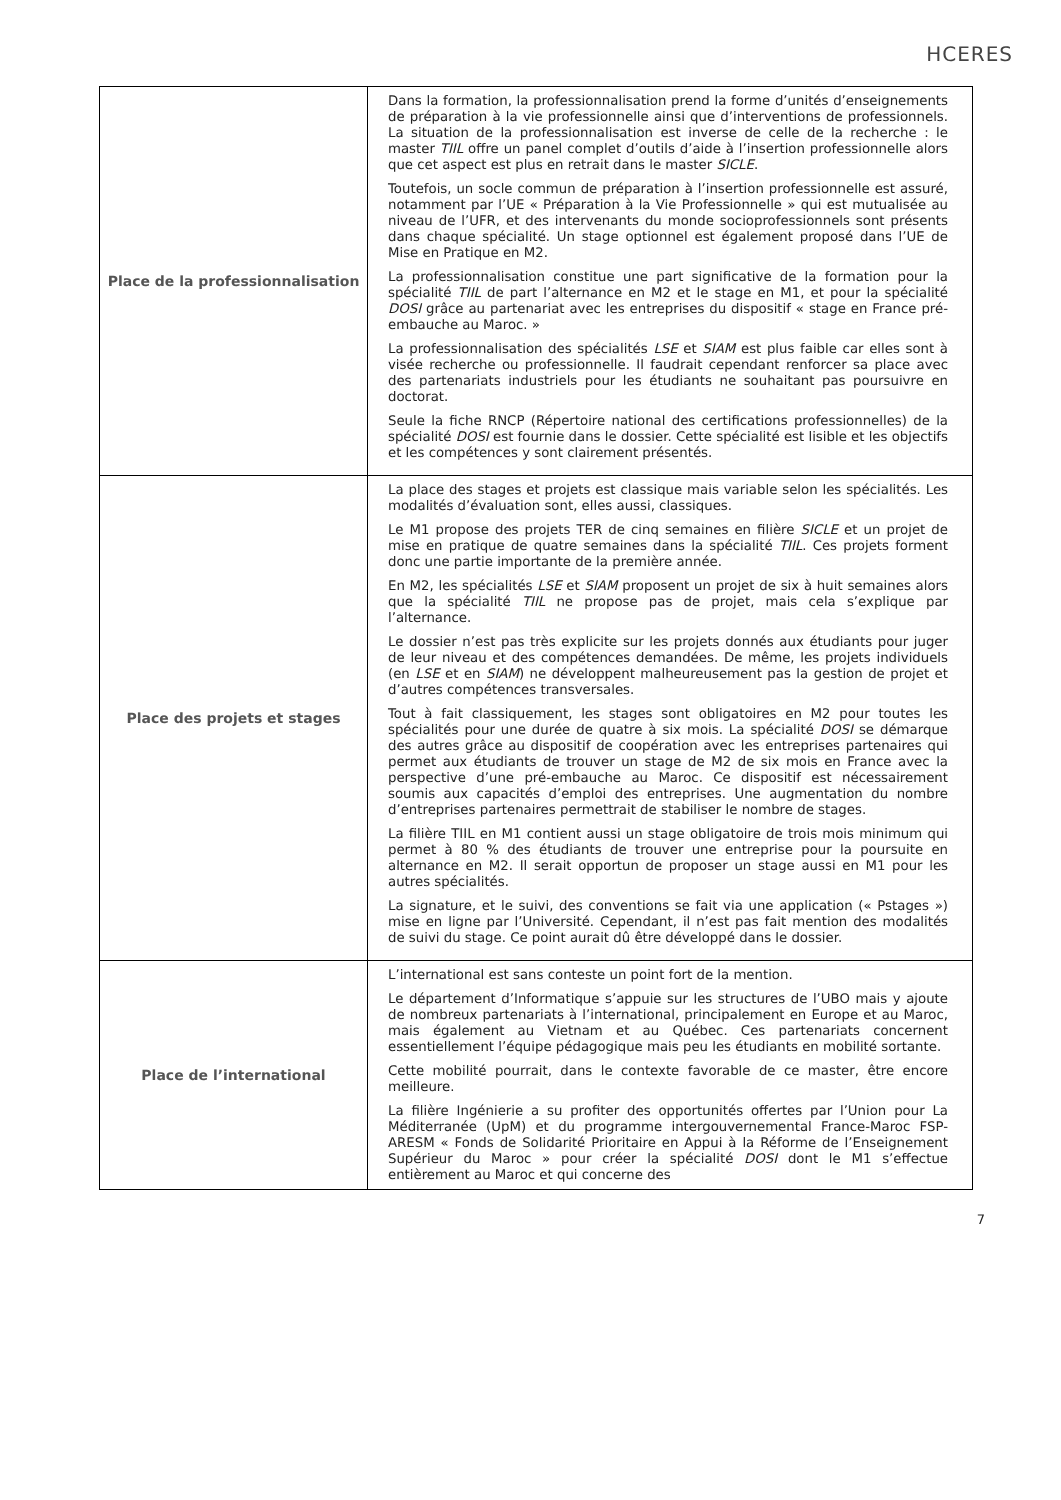HCERES
| Place de la professionnalisation | Dans la formation, la professionnalisation prend la forme d’unités d’enseignements de préparation à la vie professionnelle ainsi que d’interventions de professionnels. La situation de la professionnalisation est inverse de celle de la recherche : le master TIIL offre un panel complet d’outils d’aide à l’insertion professionnelle alors que cet aspect est plus en retrait dans le master SICLE . Toutefois, un socle commun de préparation à l’insertion professionnelle est assuré, notamment par l’UE « Préparation à la Vie Professionnelle » qui est mutualisée au niveau de l’UFR, et des intervenants du monde socioprofessionnels sont présents dans chaque spécialité. Un stage optionnel est également proposé dans l’UE de Mise en Pratique en M2. La professionnalisation constitue une part significative de la formation pour la spécialité TIIL de part l’alternance en M2 et le stage en M1, et pour la spécialité DOSI grâce au partenariat avec les entreprises du dispositif « stage en France pré-embauche au Maroc. » La professionnalisation des spécialités LSE et SIAM est plus faible car elles sont à visée recherche ou professionnelle. Il faudrait cependant renforcer sa place avec des partenariats industriels pour les étudiants ne souhaitant pas poursuivre en doctorat. Seule la fiche RNCP (Répertoire national des certifications professionnelles) de la spécialité DOSI est fournie dans le dossier. Cette spécialité est lisible et les objectifs et les compétences y sont clairement présentés. |
| Place des projets et stages | La place des stages et projets est classique mais variable selon les spécialités. Les modalités d’évaluation sont, elles aussi, classiques. Le M1 propose des projets TER de cinq semaines en filière SICLE et un projet de mise en pratique de quatre semaines dans la spécialité TIIL . Ces projets forment donc une partie importante de la première année. En M2, les spécialités LSE et SIAM proposent un projet de six à huit semaines alors que la spécialité TIIL ne propose pas de projet, mais cela s’explique par l’alternance. Le dossier n’est pas très explicite sur les projets donnés aux étudiants pour juger de leur niveau et des compétences demandées. De même, les projets individuels (en LSE et en SIAM ) ne développent malheureusement pas la gestion de projet et d’autres compétences transversales. Tout à fait classiquement, les stages sont obligatoires en M2 pour toutes les spécialités pour une durée de quatre à six mois. La spécialité DOSI se démarque des autres grâce au dispositif de coopération avec les entreprises partenaires qui permet aux étudiants de trouver un stage de M2 de six mois en France avec la perspective d’une pré-embauche au Maroc. Ce dispositif est nécessairement soumis aux capacités d’emploi des entreprises. Une augmentation du nombre d’entreprises partenaires permettrait de stabiliser le nombre de stages. La filière TIIL en M1 contient aussi un stage obligatoire de trois mois minimum qui permet à 80 % des étudiants de trouver une entreprise pour la poursuite en alternance en M2. Il serait opportun de proposer un stage aussi en M1 pour les autres spécialités. La signature, et le suivi, des conventions se fait via une application (« Pstages ») mise en ligne par l’Université. Cependant, il n’est pas fait mention des modalités de suivi du stage. Ce point aurait dû être développé dans le dossier. |
| Place de l’international | L’international est sans conteste un point fort de la mention. Le département d’Informatique s’appuie sur les structures de l’UBO mais y ajoute de nombreux partenariats à l’international, principalement en Europe et au Maroc, mais également au Vietnam et au Québec. Ces partenariats concernent essentiellement l’équipe pédagogique mais peu les étudiants en mobilité sortante. Cette mobilité pourrait, dans le contexte favorable de ce master, être encore meilleure. La filière Ingénierie a su profiter des opportunités offertes par l’Union pour La Méditerranée (UpM) et du programme intergouvernemental France-Maroc FSP-ARESM « Fonds de Solidarité Prioritaire en Appui à la Réforme de l’Enseignement Supérieur du Maroc » pour créer la spécialité DOSI dont le M1 s’effectue entièrement au Maroc et qui concerne des |
7